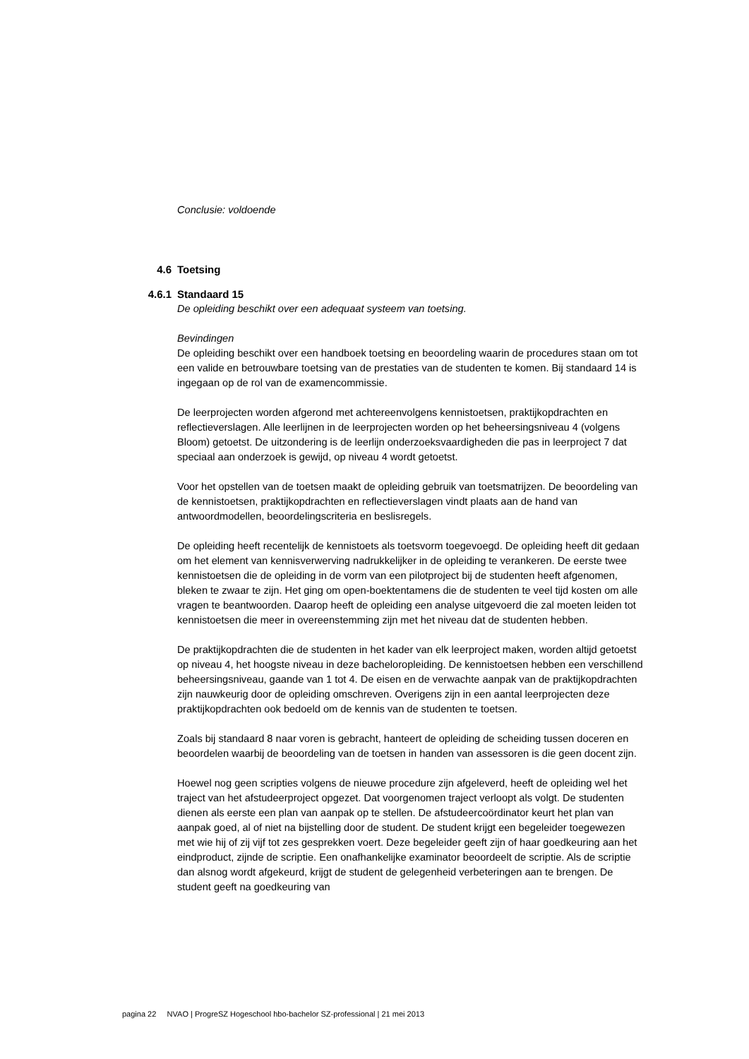Conclusie: voldoende
4.6 Toetsing
4.6.1 Standaard 15
De opleiding beschikt over een adequaat systeem van toetsing.
Bevindingen
De opleiding beschikt over een handboek toetsing en beoordeling waarin de procedures staan om tot een valide en betrouwbare toetsing van de prestaties van de studenten te komen. Bij standaard 14 is ingegaan op de rol van de examencommissie.
De leerprojecten worden afgerond met achtereenvolgens kennistoetsen, praktijkopdrachten en reflectieverslagen. Alle leerlijnen in de leerprojecten worden op het beheersingsniveau 4 (volgens Bloom) getoetst. De uitzondering is de leerlijn onderzoeksvaardigheden die pas in leerproject 7 dat speciaal aan onderzoek is gewijd, op niveau 4 wordt getoetst.
Voor het opstellen van de toetsen maakt de opleiding gebruik van toetsmatrijzen. De beoordeling van de kennistoetsen, praktijkopdrachten en reflectieverslagen vindt plaats aan de hand van antwoordmodellen, beoordelingscriteria en beslisregels.
De opleiding heeft recentelijk de kennistoets als toetsvorm toegevoegd. De opleiding heeft dit gedaan om het element van kennisverwerving nadrukkelijker in de opleiding te verankeren. De eerste twee kennistoetsen die de opleiding in de vorm van een pilotproject bij de studenten heeft afgenomen, bleken te zwaar te zijn. Het ging om open-boektentamens die de studenten te veel tijd kosten om alle vragen te beantwoorden. Daarop heeft de opleiding een analyse uitgevoerd die zal moeten leiden tot kennistoetsen die meer in overeenstemming zijn met het niveau dat de studenten hebben.
De praktijkopdrachten die de studenten in het kader van elk leerproject maken, worden altijd getoetst op niveau 4, het hoogste niveau in deze bacheloropleiding. De kennistoetsen hebben een verschillend beheersingsniveau, gaande van 1 tot 4. De eisen en de verwachte aanpak van de praktijkopdrachten zijn nauwkeurig door de opleiding omschreven. Overigens zijn in een aantal leerprojecten deze praktijkopdrachten ook bedoeld om de kennis van de studenten te toetsen.
Zoals bij standaard 8 naar voren is gebracht, hanteert de opleiding de scheiding tussen doceren en beoordelen waarbij de beoordeling van de toetsen in handen van assessoren is die geen docent zijn.
Hoewel nog geen scripties volgens de nieuwe procedure zijn afgeleverd, heeft de opleiding wel het traject van het afstudeerproject opgezet. Dat voorgenomen traject verloopt als volgt. De studenten dienen als eerste een plan van aanpak op te stellen. De afstudeercoördinator keurt het plan van aanpak goed, al of niet na bijstelling door de student. De student krijgt een begeleider toegewezen met wie hij of zij vijf tot zes gesprekken voert. Deze begeleider geeft zijn of haar goedkeuring aan het eindproduct, zijnde de scriptie. Een onafhankelijke examinator beoordeelt de scriptie. Als de scriptie dan alsnog wordt afgekeurd, krijgt de student de gelegenheid verbeteringen aan te brengen. De student geeft na goedkeuring van
pagina 22 NVAO | ProgreSZ Hogeschool hbo-bachelor SZ-professional | 21 mei 2013